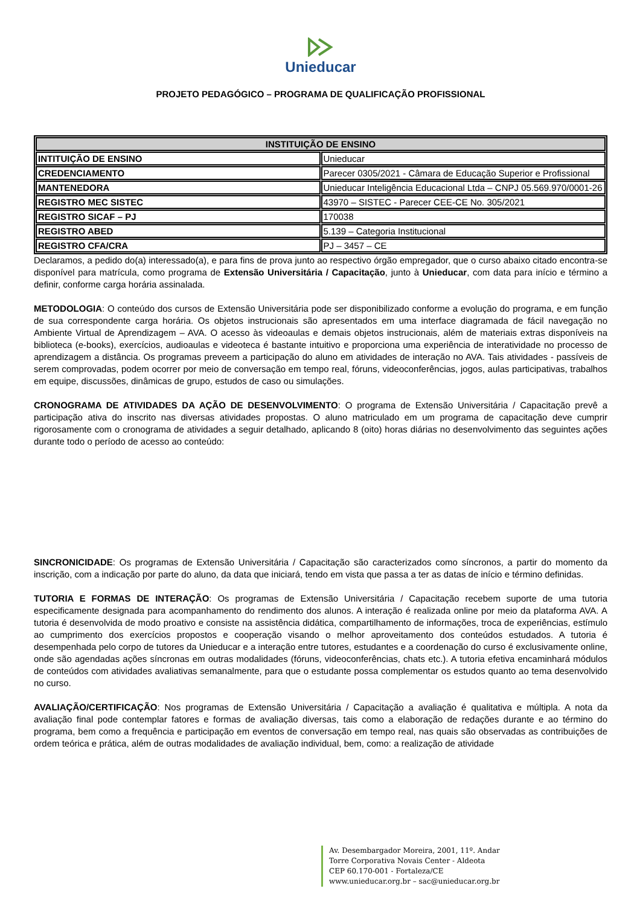Unieducar
PROJETO PEDAGÓGICO – PROGRAMA DE QUALIFICAÇÃO PROFISSIONAL
| INSTITUIÇÃO DE ENSINO | |
| --- | --- |
| INTITUIÇÃO DE ENSINO | Unieducar |
| CREDENCIAMENTO | Parecer 0305/2021 - Câmara de Educação Superior e Profissional |
| MANTENEDORA | Unieducar Inteligência Educacional Ltda – CNPJ 05.569.970/0001-26 |
| REGISTRO MEC SISTEC | 43970 – SISTEC - Parecer CEE-CE No. 305/2021 |
| REGISTRO SICAF – PJ | 170038 |
| REGISTRO ABED | 5.139 – Categoria Institucional |
| REGISTRO CFA/CRA | PJ – 3457 – CE |
Declaramos, a pedido do(a) interessado(a), e para fins de prova junto ao respectivo órgão empregador, que o curso abaixo citado encontra-se disponível para matrícula, como programa de Extensão Universitária / Capacitação, junto à Unieducar, com data para início e término a definir, conforme carga horária assinalada.
METODOLOGIA: O conteúdo dos cursos de Extensão Universitária pode ser disponibilizado conforme a evolução do programa, e em função de sua correspondente carga horária. Os objetos instrucionais são apresentados em uma interface diagramada de fácil navegação no Ambiente Virtual de Aprendizagem – AVA. O acesso às videoaulas e demais objetos instrucionais, além de materiais extras disponíveis na biblioteca (e-books), exercícios, audioaulas e videoteca é bastante intuitivo e proporciona uma experiência de interatividade no processo de aprendizagem a distância. Os programas preveem a participação do aluno em atividades de interação no AVA. Tais atividades - passíveis de serem comprovadas, podem ocorrer por meio de conversação em tempo real, fóruns, videoconferências, jogos, aulas participativas, trabalhos em equipe, discussões, dinâmicas de grupo, estudos de caso ou simulações.
CRONOGRAMA DE ATIVIDADES DA AÇÃO DE DESENVOLVIMENTO: O programa de Extensão Universitária / Capacitação prevê a participação ativa do inscrito nas diversas atividades propostas. O aluno matriculado em um programa de capacitação deve cumprir rigorosamente com o cronograma de atividades a seguir detalhado, aplicando 8 (oito) horas diárias no desenvolvimento das seguintes ações durante todo o período de acesso ao conteúdo:
SINCRONICIDADE: Os programas de Extensão Universitária / Capacitação são caracterizados como síncronos, a partir do momento da inscrição, com a indicação por parte do aluno, da data que iniciará, tendo em vista que passa a ter as datas de início e término definidas.
TUTORIA E FORMAS DE INTERAÇÃO: Os programas de Extensão Universitária / Capacitação recebem suporte de uma tutoria especificamente designada para acompanhamento do rendimento dos alunos. A interação é realizada online por meio da plataforma AVA. A tutoria é desenvolvida de modo proativo e consiste na assistência didática, compartilhamento de informações, troca de experiências, estímulo ao cumprimento dos exercícios propostos e cooperação visando o melhor aproveitamento dos conteúdos estudados. A tutoria é desempenhada pelo corpo de tutores da Unieducar e a interação entre tutores, estudantes e a coordenação do curso é exclusivamente online, onde são agendadas ações síncronas em outras modalidades (fóruns, videoconferências, chats etc.). A tutoria efetiva encaminhará módulos de conteúdos com atividades avaliativas semanalmente, para que o estudante possa complementar os estudos quanto ao tema desenvolvido no curso.
AVALIAÇÃO/CERTIFICAÇÃO: Nos programas de Extensão Universitária / Capacitação a avaliação é qualitativa e múltipla. A nota da avaliação final pode contemplar fatores e formas de avaliação diversas, tais como a elaboração de redações durante e ao término do programa, bem como a frequência e participação em eventos de conversação em tempo real, nas quais são observadas as contribuições de ordem teórica e prática, além de outras modalidades de avaliação individual, bem, como: a realização de atividade
Av. Desembargador Moreira, 2001, 11º. Andar
Torre Corporativa Novais Center - Aldeota
CEP 60.170-001 - Fortaleza/CE
www.unieducar.org.br – sac@unieducar.org.br